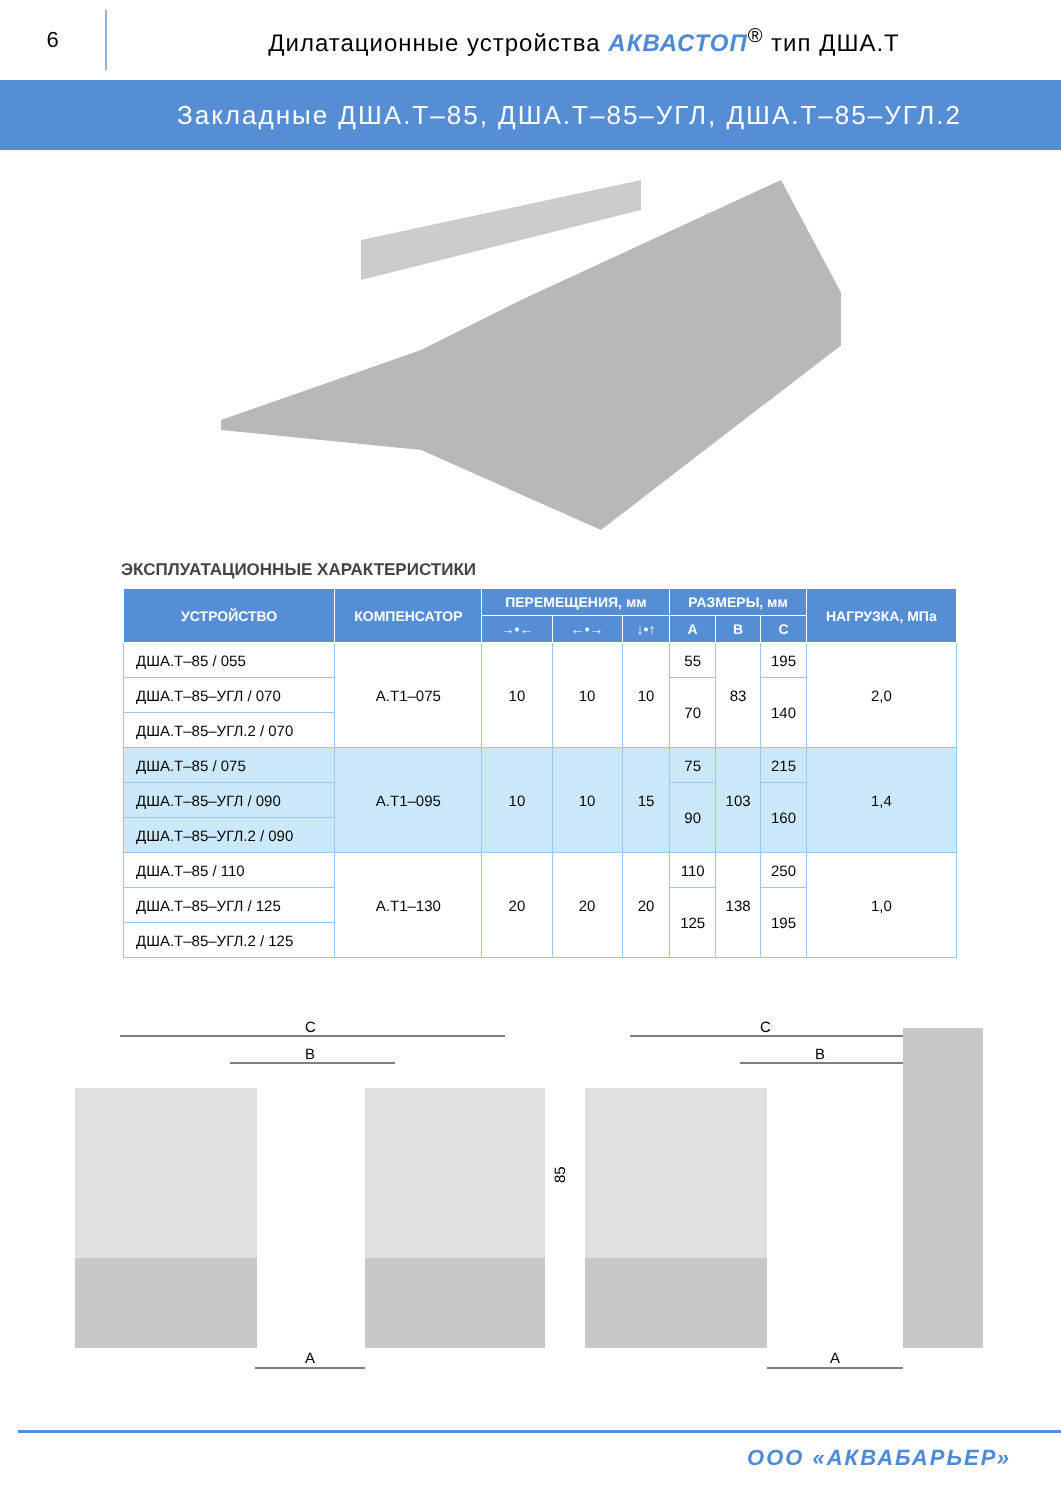6
Дилатационные устройства АКВАСТОП<sup>®</sup> тип ДША.Т
Закладные ДША.Т–85, ДША.Т–85–УГЛ, ДША.Т–85–УГЛ.2
ЭКСПЛУАТАЦИОННЫЕ ХАРАКТЕРИСТИКИ
| УСТРОЙСТВО | КОМПЕНСАТОР | ПЕРЕМЕЩЕНИЯ, мм | | | РАЗМЕРЫ, мм | | | НАГРУЗКА, МПа |
| --- | --- | --- | --- | --- | --- | --- | --- | --- |
| | | →•← | ←•→ | ↓•↑ | A | B | C | |
| ДША.Т–85 / 055 | А.Т1–075 | 10 | 10 | 10 | 55 | 83 | 195 | 2,0 |
| ДША.Т–85–УГЛ / 070 | | | | | 70 | | 140 | |
| ДША.Т–85–УГЛ.2 / 070 | | | | | | | | |
| ДША.Т–85 / 075 | А.Т1–095 | 10 | 10 | 15 | 75 | 103 | 215 | 1,4 |
| ДША.Т–85–УГЛ / 090 | | | | | 90 | | 160 | |
| ДША.Т–85–УГЛ.2 / 090 | | | | | | | | |
| ДША.Т–85 / 110 | А.Т1–130 | 20 | 20 | 20 | 110 | 138 | 250 | 1,0 |
| ДША.Т–85–УГЛ / 125 | | | | | 125 | | 195 | |
| ДША.Т–85–УГЛ.2 / 125 | | | | | | | | |
C
B
A
85
C
B
A
ООО «АКВАБАРЬЕР»